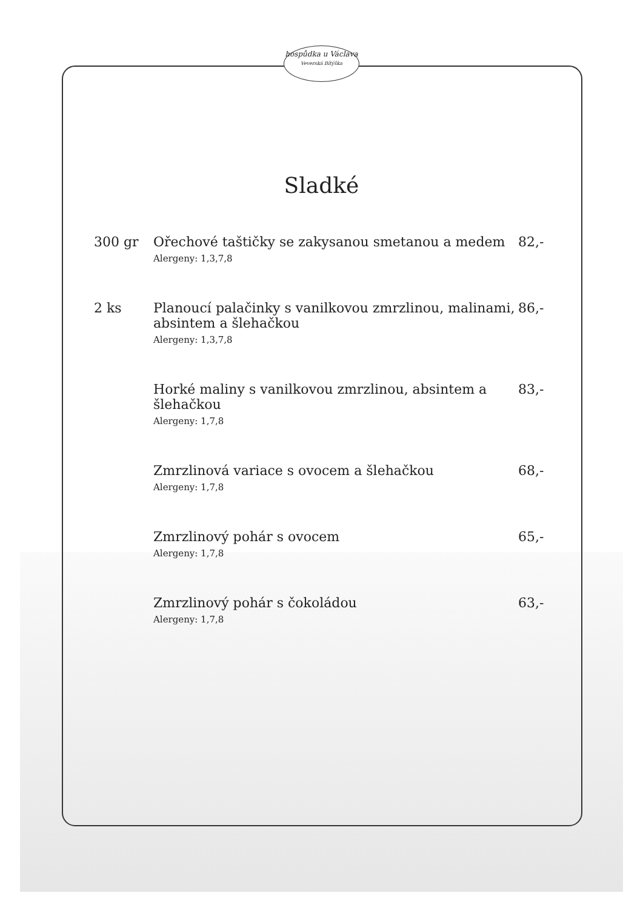hospůdka u Václava
Veverská Bítýška
Sladké
| 300 gr | Ořechové taštičky se zakysanou smetanou a medem Alergeny: 1,3,7,8 | 82,- |
| 2 ks | Planoucí palačinky s vanilkovou zmrzlinou, malinami, absintem a šlehačkou Alergeny: 1,3,7,8 | 86,- |
| | Horké maliny s vanilkovou zmrzlinou, absintem a šlehačkou Alergeny: 1,7,8 | 83,- |
| | Zmrzlinová variace s ovocem a šlehačkou Alergeny: 1,7,8 | 68,- |
| | Zmrzlinový pohár s ovocem Alergeny: 1,7,8 | 65,- |
| | Zmrzlinový pohár s čokoládou Alergeny: 1,7,8 | 63,- |